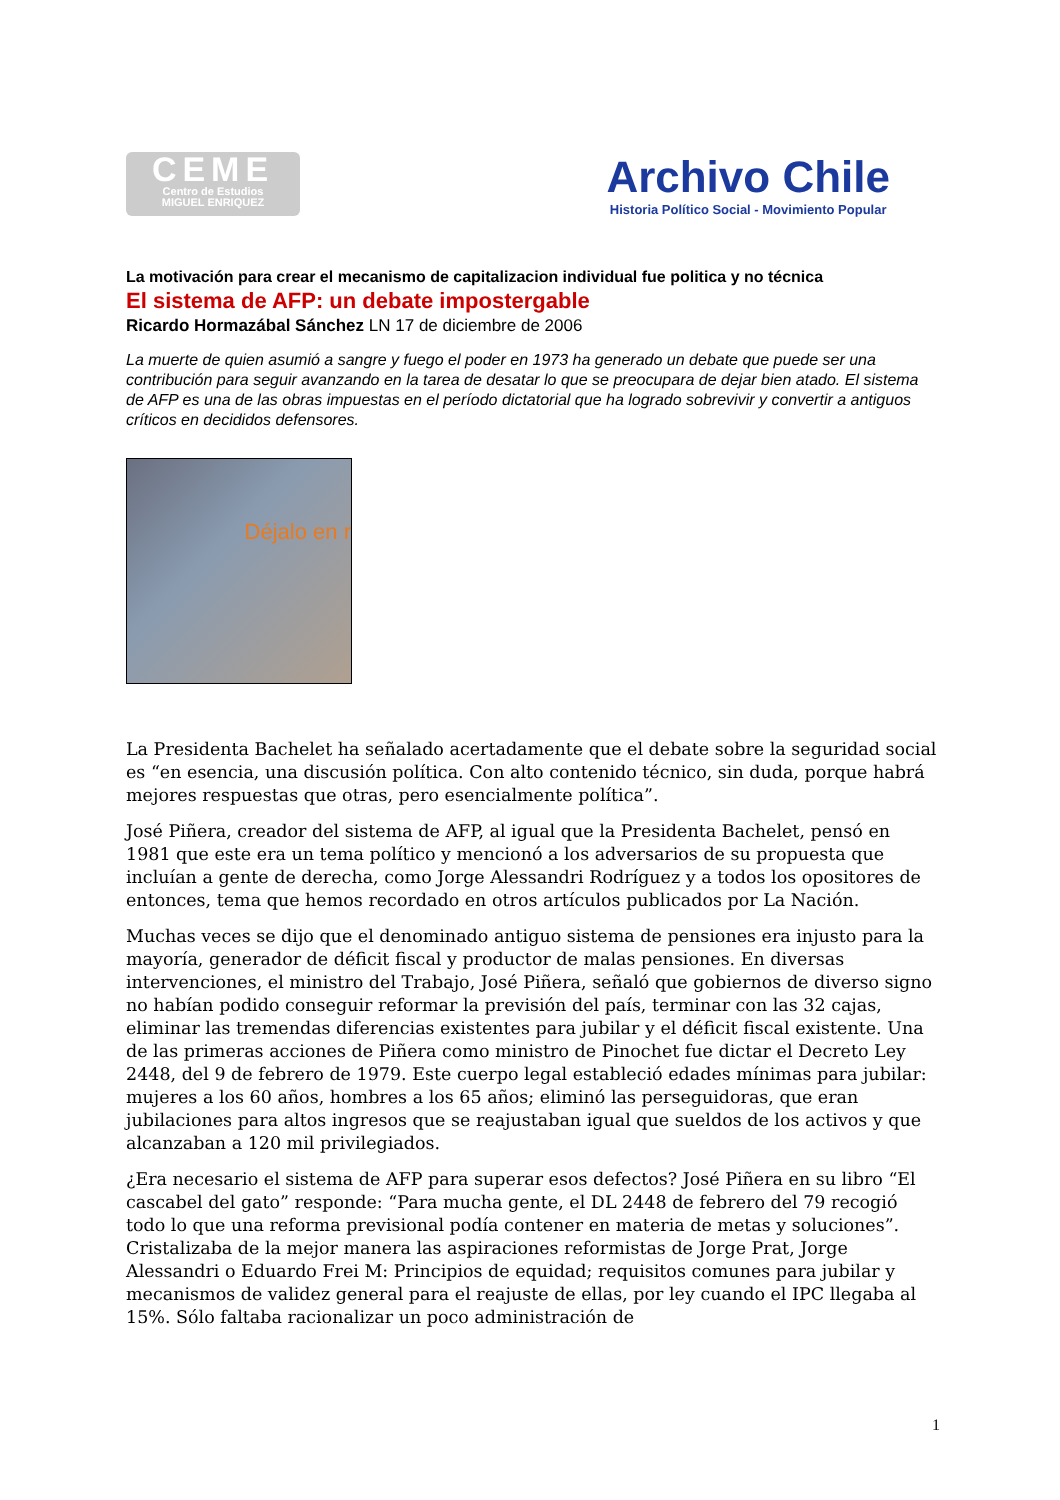CEME
Centro de Estudios
MIGUEL ENRIQUEZ
Archivo Chile
Historia Político Social - Movimiento Popular
La motivación para crear el mecanismo de capitalizacion individual fue politica y no técnica
El sistema de AFP: un debate impostergable
Ricardo Hormazábal Sánchez LN 17 de diciembre de 2006
La muerte de quien asumió a sangre y fuego el poder en 1973 ha generado un debate que puede ser una contribución para seguir avanzando en la tarea de desatar lo que se preocupara de dejar bien atado. El sistema de AFP es una de las obras impuestas en el período dictatorial que ha logrado sobrevivir y convertir a antiguos críticos en decididos defensores.
Déjalo en r
La Presidenta Bachelet ha señalado acertadamente que el debate sobre la seguridad social es “en esencia, una discusión política. Con alto contenido técnico, sin duda, porque habrá mejores respuestas que otras, pero esencialmente política”.
José Piñera, creador del sistema de AFP, al igual que la Presidenta Bachelet, pensó en 1981 que este era un tema político y mencionó a los adversarios de su propuesta que incluían a gente de derecha, como Jorge Alessandri Rodríguez y a todos los opositores de entonces, tema que hemos recordado en otros artículos publicados por La Nación.
Muchas veces se dijo que el denominado antiguo sistema de pensiones era injusto para la mayoría, generador de déficit fiscal y productor de malas pensiones. En diversas intervenciones, el ministro del Trabajo, José Piñera, señaló que gobiernos de diverso signo no habían podido conseguir reformar la previsión del país, terminar con las 32 cajas, eliminar las tremendas diferencias existentes para jubilar y el déficit fiscal existente. Una de las primeras acciones de Piñera como ministro de Pinochet fue dictar el Decreto Ley 2448, del 9 de febrero de 1979. Este cuerpo legal estableció edades mínimas para jubilar: mujeres a los 60 años, hombres a los 65 años; eliminó las perseguidoras, que eran jubilaciones para altos ingresos que se reajustaban igual que sueldos de los activos y que alcanzaban a 120 mil privilegiados.
¿Era necesario el sistema de AFP para superar esos defectos? José Piñera en su libro “El cascabel del gato” responde: “Para mucha gente, el DL 2448 de febrero del 79 recogió todo lo que una reforma previsional podía contener en materia de metas y soluciones”. Cristalizaba de la mejor manera las aspiraciones reformistas de Jorge Prat, Jorge Alessandri o Eduardo Frei M: Principios de equidad; requisitos comunes para jubilar y mecanismos de validez general para el reajuste de ellas, por ley cuando el IPC llegaba al 15%. Sólo faltaba racionalizar un poco administración de
1